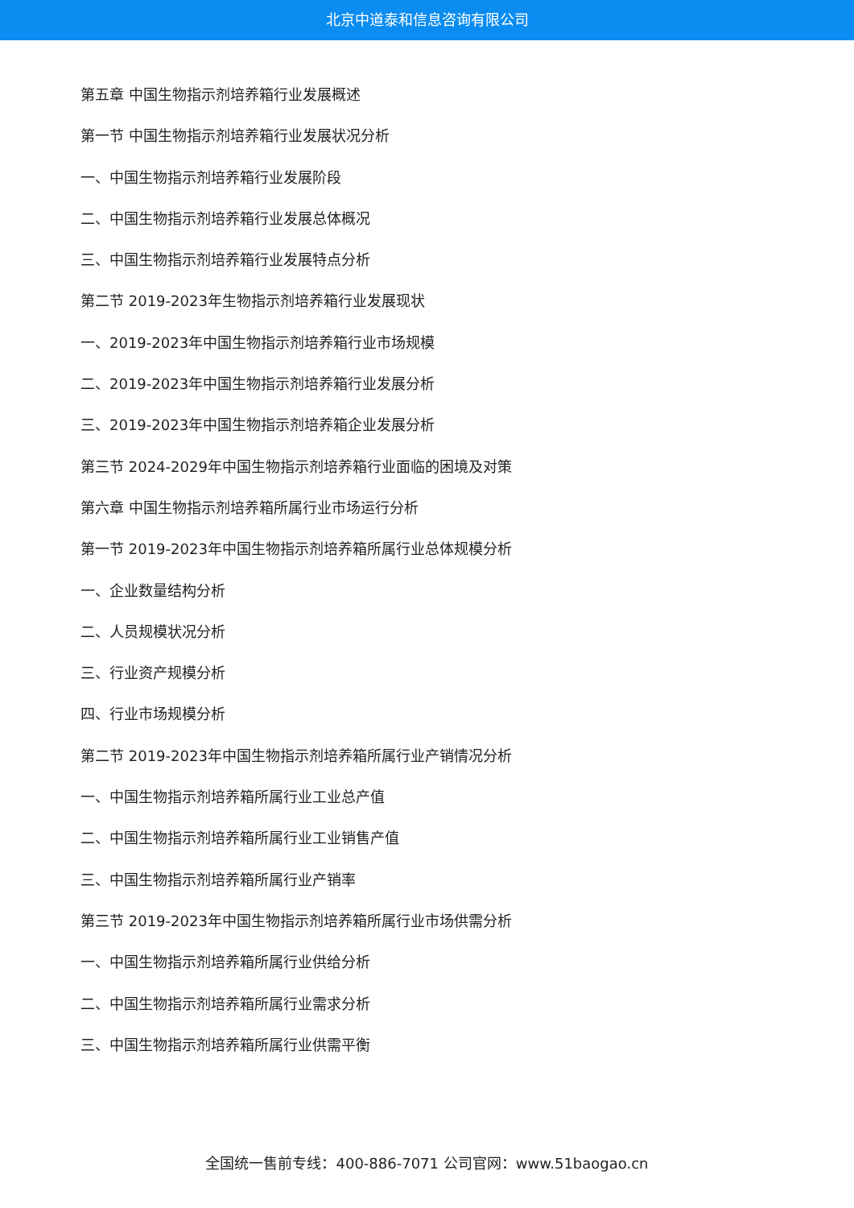北京中道泰和信息咨询有限公司
第五章 中国生物指示剂培养箱行业发展概述
第一节 中国生物指示剂培养箱行业发展状况分析
一、中国生物指示剂培养箱行业发展阶段
二、中国生物指示剂培养箱行业发展总体概况
三、中国生物指示剂培养箱行业发展特点分析
第二节 2019-2023年生物指示剂培养箱行业发展现状
一、2019-2023年中国生物指示剂培养箱行业市场规模
二、2019-2023年中国生物指示剂培养箱行业发展分析
三、2019-2023年中国生物指示剂培养箱企业发展分析
第三节 2024-2029年中国生物指示剂培养箱行业面临的困境及对策
第六章 中国生物指示剂培养箱所属行业市场运行分析
第一节 2019-2023年中国生物指示剂培养箱所属行业总体规模分析
一、企业数量结构分析
二、人员规模状况分析
三、行业资产规模分析
四、行业市场规模分析
第二节 2019-2023年中国生物指示剂培养箱所属行业产销情况分析
一、中国生物指示剂培养箱所属行业工业总产值
二、中国生物指示剂培养箱所属行业工业销售产值
三、中国生物指示剂培养箱所属行业产销率
第三节 2019-2023年中国生物指示剂培养箱所属行业市场供需分析
一、中国生物指示剂培养箱所属行业供给分析
二、中国生物指示剂培养箱所属行业需求分析
三、中国生物指示剂培养箱所属行业供需平衡
全国统一售前专线：400-886-7071 公司官网：www.51baogao.cn